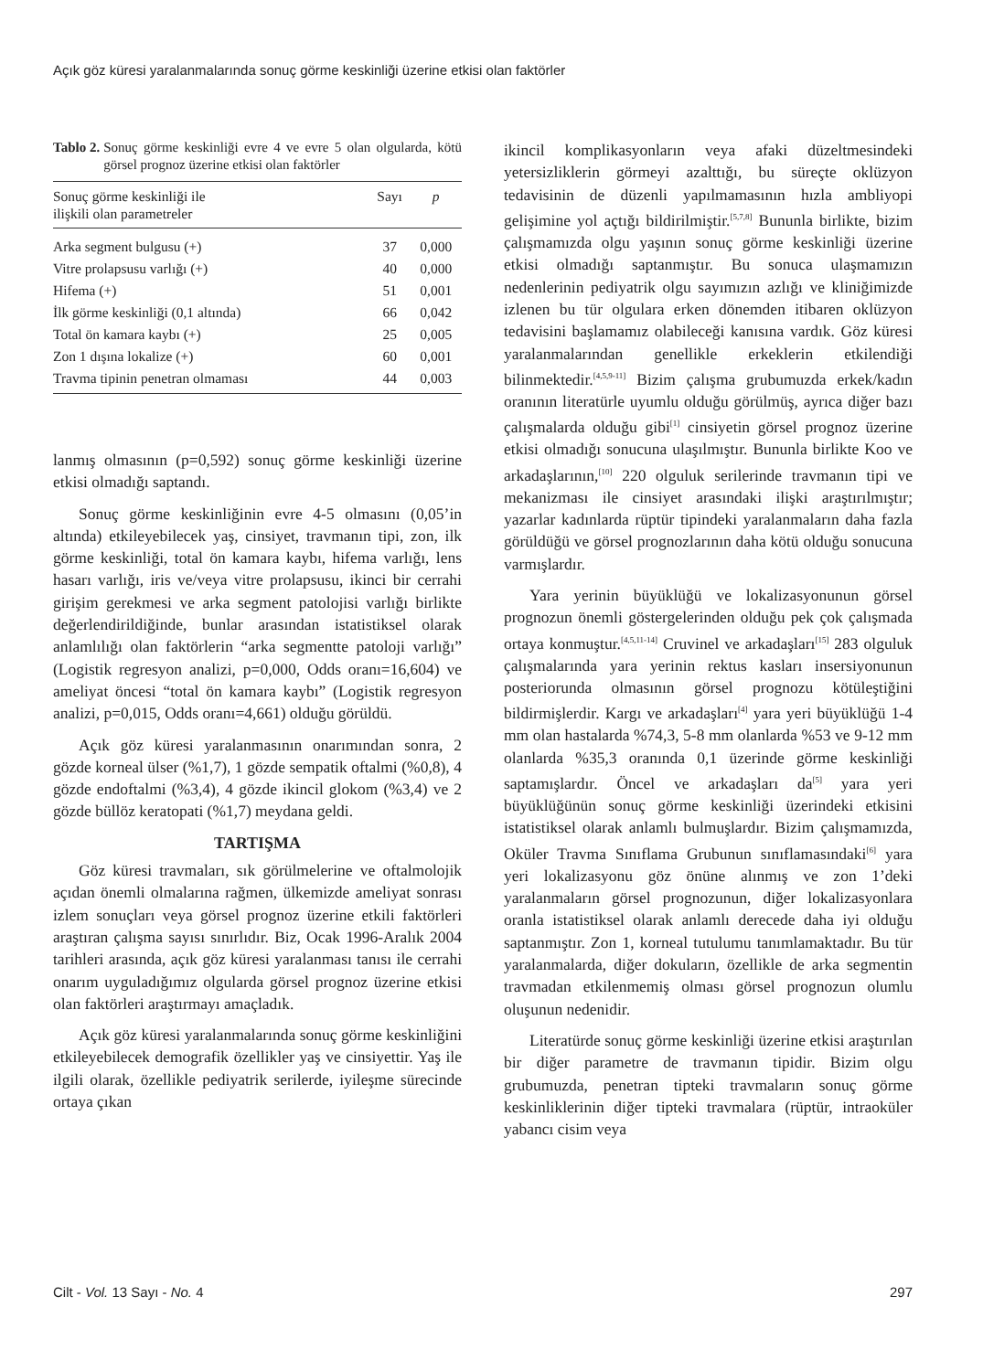Açık göz küresi yaralanmalarında sonuç görme keskinliği üzerine etkisi olan faktörler
Tablo 2. Sonuç görme keskinliği evre 4 ve evre 5 olan olgularda, kötü görsel prognoz üzerine etkisi olan faktörler
| Sonuç görme keskinliği ile ilişkili olan parametreler | Sayı | p |
| --- | --- | --- |
| Arka segment bulgusu (+) | 37 | 0,000 |
| Vitre prolapsusu varlığı (+) | 40 | 0,000 |
| Hifema (+) | 51 | 0,001 |
| İlk görme keskinliği (0,1 altında) | 66 | 0,042 |
| Total ön kamara kaybı (+) | 25 | 0,005 |
| Zon 1 dışına lokalize (+) | 60 | 0,001 |
| Travma tipinin penetran olmaması | 44 | 0,003 |
lanmış olmasının (p=0,592) sonuç görme keskinliği üzerine etkisi olmadığı saptandı.
Sonuç görme keskinliğinin evre 4-5 olmasını (0,05’in altında) etkileyebilecek yaş, cinsiyet, travmanın tipi, zon, ilk görme keskinliği, total ön kamara kaybı, hifema varlığı, lens hasarı varlığı, iris ve/veya vitre prolapsusu, ikinci bir cerrahi girişim gerekmesi ve arka segment patolojisi varlığı birlikte değerlendirildiğinde, bunlar arasından istatistiksel olarak anlamlılığı olan faktörlerin “arka segmentte patoloji varlığı” (Logistik regresyon analizi, p=0,000, Odds oranı=16,604) ve ameliyat öncesi “total ön kamara kaybı” (Logistik regresyon analizi, p=0,015, Odds oranı=4,661) olduğu görüldü.
Açık göz küresi yaralanmasının onarımından sonra, 2 gözde korneal ülser (%1,7), 1 gözde sempatik oftalmi (%0,8), 4 gözde endoftalmi (%3,4), 4 gözde ikincil glokom (%3,4) ve 2 gözde büllöz keratopati (%1,7) meydana geldi.
TARTIŞMA
Göz küresi travmaları, sık görülmelerine ve oftalmolojik açıdan önemli olmalarına rağmen, ülkemizde ameliyat sonrası izlem sonuçları veya görsel prognoz üzerine etkili faktörleri araştıran çalışma sayısı sınırlıdır. Biz, Ocak 1996-Aralık 2004 tarihleri arasında, açık göz küresi yaralanması tanısı ile cerrahi onarım uyguladığımız olgularda görsel prognoz üzerine etkisi olan faktörleri araştırmayı amaçladık.
Açık göz küresi yaralanmalarında sonuç görme keskinliğini etkileyebilecek demografik özellikler yaş ve cinsiyettir. Yaş ile ilgili olarak, özellikle pediyatrik serilerde, iyileşme sürecinde ortaya çıkan
ikincil komplikasyonların veya afaki düzeltmesindeki yetersizliklerin görmeyi azalttığı, bu süreçte oklüzyon tedavisinin de düzenli yapılmamasının hızla ambliyopi gelişimine yol açtığı bildirilmiştir.<sup>[5,7,8]</sup> Bununla birlikte, bizim çalışmamızda olgu yaşının sonuç görme keskinliği üzerine etkisi olmadığı saptanmıştır. Bu sonuca ulaşmamızın nedenlerinin pediyatrik olgu sayımızın azlığı ve kliniğimizde izlenen bu tür olgulara erken dönemden itibaren oklüzyon tedavisini başlamamız olabileceği kanısına vardık. Göz küresi yaralanmalarından genellikle erkeklerin etkilendiği bilinmektedir.<sup>[4,5,9-11]</sup> Bizim çalışma grubumuzda erkek/kadın oranının literatürle uyumlu olduğu görülmüş, ayrıca diğer bazı çalışmalarda olduğu gibi<sup>[1]</sup> cinsiyetin görsel prognoz üzerine etkisi olmadığı sonucuna ulaşılmıştır. Bununla birlikte Koo ve arkadaşlarının,<sup>[10]</sup> 220 olguluk serilerinde travmanın tipi ve mekanizması ile cinsiyet arasındaki ilişki araştırılmıştır; yazarlar kadınlarda rüptür tipindeki yaralanmaların daha fazla görüldüğü ve görsel prognozlarının daha kötü olduğu sonucuna varmışlardır.
Yara yerinin büyüklüğü ve lokalizasyonunun görsel prognozun önemli göstergelerinden olduğu pek çok çalışmada ortaya konmuştur.<sup>[4,5,11-14]</sup> Cruvinel ve arkadaşları<sup>[15]</sup> 283 olguluk çalışmalarında yara yerinin rektus kasları insersiyonunun posteriorunda olmasının görsel prognozu kötüleştiğini bildirmişlerdir. Kargı ve arkadaşları<sup>[4]</sup> yara yeri büyüklüğü 1-4 mm olan hastalarda %74,3, 5-8 mm olanlarda %53 ve 9-12 mm olanlarda %35,3 oranında 0,1 üzerinde görme keskinliği saptamışlardır. Öncel ve arkadaşları da<sup>[5]</sup> yara yeri büyüklüğünün sonuç görme keskinliği üzerindeki etkisini istatistiksel olarak anlamlı bulmuşlardır. Bizim çalışmamızda, Oküler Travma Sınıflama Grubunun sınıflamasındaki<sup>[6]</sup> yara yeri lokalizasyonu göz önüne alınmış ve zon 1’deki yaralanmaların görsel prognozunun, diğer lokalizasyonlara oranla istatistiksel olarak anlamlı derecede daha iyi olduğu saptanmıştır. Zon 1, korneal tutulumu tanımlamaktadır. Bu tür yaralanmalarda, diğer dokuların, özellikle de arka segmentin travmadan etkilenmemiş olması görsel prognozun olumlu oluşunun nedenidir.
Literatürde sonuç görme keskinliği üzerine etkisi araştırılan bir diğer parametre de travmanın tipidir. Bizim olgu grubumuzda, penetran tipteki travmaların sonuç görme keskinliklerinin diğer tipteki travmalara (rüptür, intraoküler yabancı cisim veya
Cilt - Vol. 13 Sayı - No. 4 297